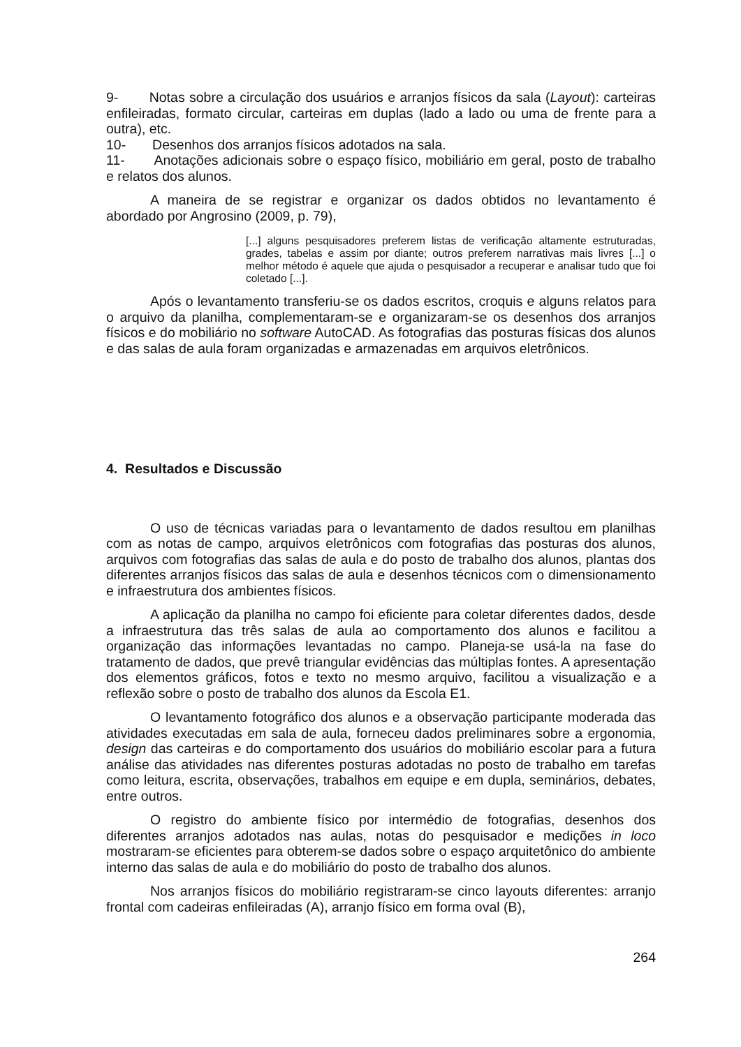9- Notas sobre a circulação dos usuários e arranjos físicos da sala (Layout): carteiras enfileiradas, formato circular, carteiras em duplas (lado a lado ou uma de frente para a outra), etc.
10- Desenhos dos arranjos físicos adotados na sala.
11- Anotações adicionais sobre o espaço físico, mobiliário em geral, posto de trabalho e relatos dos alunos.
A maneira de se registrar e organizar os dados obtidos no levantamento é abordado por Angrosino (2009, p. 79),
[...] alguns pesquisadores preferem listas de verificação altamente estruturadas, grades, tabelas e assim por diante; outros preferem narrativas mais livres [...] o melhor método é aquele que ajuda o pesquisador a recuperar e analisar tudo que foi coletado [...].
Após o levantamento transferiu-se os dados escritos, croquis e alguns relatos para o arquivo da planilha, complementaram-se e organizaram-se os desenhos dos arranjos físicos e do mobiliário no software AutoCAD. As fotografias das posturas físicas dos alunos e das salas de aula foram organizadas e armazenadas em arquivos eletrônicos.
4. Resultados e Discussão
O uso de técnicas variadas para o levantamento de dados resultou em planilhas com as notas de campo, arquivos eletrônicos com fotografias das posturas dos alunos, arquivos com fotografias das salas de aula e do posto de trabalho dos alunos, plantas dos diferentes arranjos físicos das salas de aula e desenhos técnicos com o dimensionamento e infraestrutura dos ambientes físicos.
A aplicação da planilha no campo foi eficiente para coletar diferentes dados, desde a infraestrutura das três salas de aula ao comportamento dos alunos e facilitou a organização das informações levantadas no campo. Planeja-se usá-la na fase do tratamento de dados, que prevê triangular evidências das múltiplas fontes. A apresentação dos elementos gráficos, fotos e texto no mesmo arquivo, facilitou a visualização e a reflexão sobre o posto de trabalho dos alunos da Escola E1.
O levantamento fotográfico dos alunos e a observação participante moderada das atividades executadas em sala de aula, forneceu dados preliminares sobre a ergonomia, design das carteiras e do comportamento dos usuários do mobiliário escolar para a futura análise das atividades nas diferentes posturas adotadas no posto de trabalho em tarefas como leitura, escrita, observações, trabalhos em equipe e em dupla, seminários, debates, entre outros.
O registro do ambiente físico por intermédio de fotografias, desenhos dos diferentes arranjos adotados nas aulas, notas do pesquisador e medições in loco mostraram-se eficientes para obterem-se dados sobre o espaço arquitetônico do ambiente interno das salas de aula e do mobiliário do posto de trabalho dos alunos.
Nos arranjos físicos do mobiliário registraram-se cinco layouts diferentes: arranjo frontal com cadeiras enfileiradas (A), arranjo físico em forma oval (B),
264